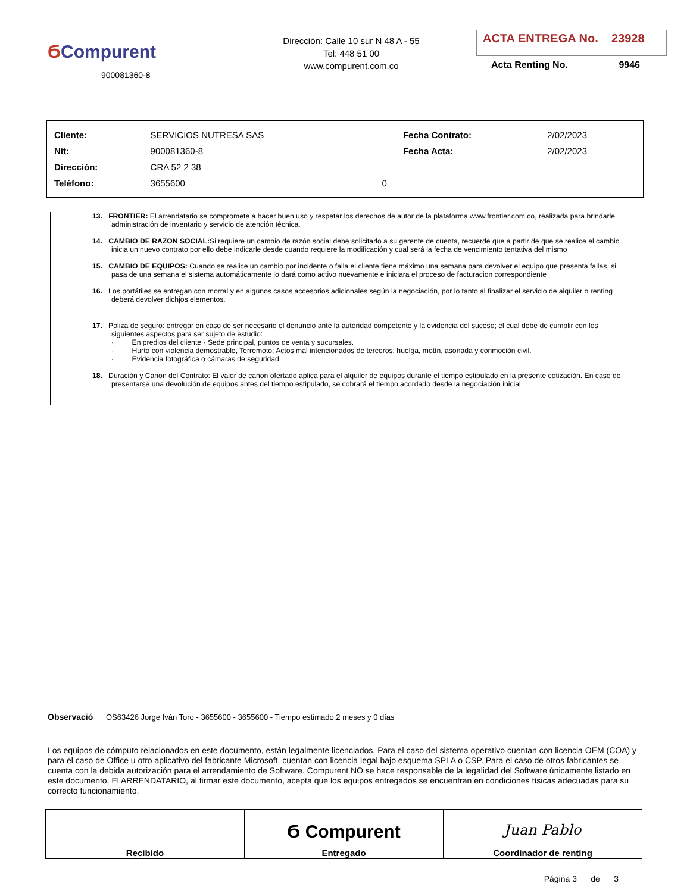ϬCompurent
900081360-8
Dirección: Calle 10 sur N 48 A - 55
Tel: 448 51 00
www.compurent.com.co
ACTA ENTREGA No. 23928
Acta Renting No. 9946
| Cliente: | SERVICIOS NUTRESA SAS | | Fecha Contrato: | 2/02/2023 |
| Nit: | 900081360-8 | | Fecha Acta: | 2/02/2023 |
| Dirección: | CRA 52 2 38 | | | |
| Teléfono: | 3655600 | 0 | | |
13. FRONTIER: El arrendatario se compromete a hacer buen uso y respetar los derechos de autor de la plataforma www.frontier.com.co, realizada para brindarle administración de inventario y servicio de atención técnica.
14. CAMBIO DE RAZON SOCIAL: Si requiere un cambio de razón social debe solicitarlo a su gerente de cuenta, recuerde que a partir de que se realice el cambio inicia un nuevo contrato por ello debe indicarle desde cuando requiere la modificación y cual será la fecha de vencimiento tentativa del mismo
15. CAMBIO DE EQUIPOS: Cuando se realice un cambio por incidente o falla el cliente tiene máximo una semana para devolver el equipo que presenta fallas, si pasa de una semana el sistema automáticamente lo dará como activo nuevamente e iniciara el proceso de facturacion correspondiente
16. Los portátiles se entregan con morral y en algunos casos accesorios adicionales según la negociación, por lo tanto al finalizar el servicio de alquiler o renting deberá devolver dichjos elementos.
17. Póliza de seguro: entregar en caso de ser necesario el denuncio ante la autoridad competente y la evidencia del suceso; el cual debe de cumplir con los siguientes aspectos para ser sujeto de estudio:
· En predios del cliente - Sede principal, puntos de venta y sucursales.
· Hurto con violencia demostrable, Terremoto; Actos mal intencionados de terceros; huelga, motín, asonada y conmoción civil.
· Evidencia fotográfica o cámaras de seguridad.
18. Duración y Canon del Contrato: El valor de canon ofertado aplica para el alquiler de equipos durante el tiempo estipulado en la presente cotización. En caso de presentarse una devolución de equipos antes del tiempo estipulado, se cobrará el tiempo acordado desde la negociación inicial.
Observació OS63426 Jorge Iván Toro - 3655600 - 3655600 - Tiempo estimado:2 meses y 0 días
Los equipos de cómputo relacionados en este documento, están legalmente licenciados. Para el caso del sistema operativo cuentan con licencia OEM (COA) y para el caso de Office u otro aplicativo del fabricante Microsoft, cuentan con licencia legal bajo esquema SPLA o CSP. Para el caso de otros fabricantes se cuenta con la debida autorización para el arrendamiento de Software. Compurent NO se hace responsable de la legalidad del Software únicamente listado en este documento. El ARRENDATARIO, al firmar este documento, acepta que los equipos entregados se encuentran en condiciones físicas adecuadas para su correcto funcionamiento.
| Recibido | Ϭ Compurent Entregado | Juan Pablo Coordinador de renting |
Página 3 de 3